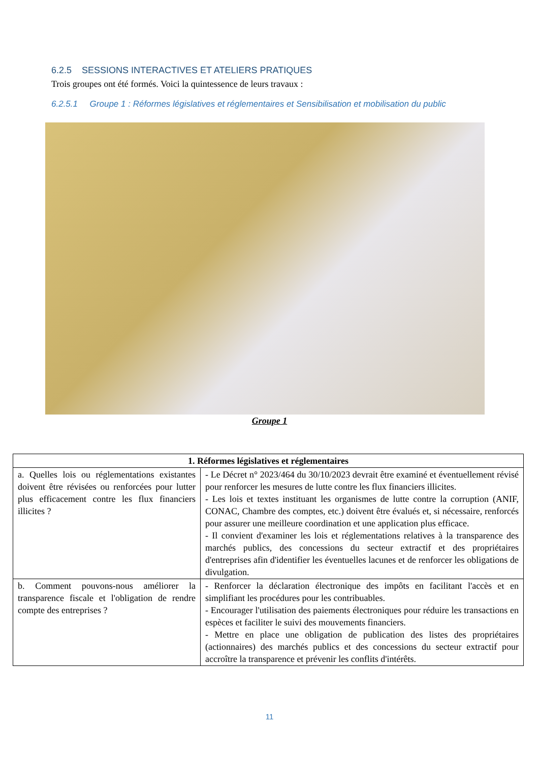6.2.5 SESSIONS INTERACTIVES ET ATELIERS PRATIQUES
Trois groupes ont été formés. Voici la quintessence de leurs travaux :
6.2.5.1 Groupe 1 : Réformes législatives et réglementaires et Sensibilisation et mobilisation du public
Groupe 1
| 1. Réformes législatives et réglementaires | |
| --- | --- |
| a. Quelles lois ou réglementations existantes doivent être révisées ou renforcées pour lutter plus efficacement contre les flux financiers illicites ? | - Le Décret n° 2023/464 du 30/10/2023 devrait être examiné et éventuellement révisé pour renforcer les mesures de lutte contre les flux financiers illicites. - Les lois et textes instituant les organismes de lutte contre la corruption (ANIF, CONAC, Chambre des comptes, etc.) doivent être évalués et, si nécessaire, renforcés pour assurer une meilleure coordination et une application plus efficace. - Il convient d'examiner les lois et réglementations relatives à la transparence des marchés publics, des concessions du secteur extractif et des propriétaires d'entreprises afin d'identifier les éventuelles lacunes et de renforcer les obligations de divulgation. |
| b. Comment pouvons-nous améliorer la transparence fiscale et l'obligation de rendre compte des entreprises ? | - Renforcer la déclaration électronique des impôts en facilitant l'accès et en simplifiant les procédures pour les contribuables. - Encourager l'utilisation des paiements électroniques pour réduire les transactions en espèces et faciliter le suivi des mouvements financiers. - Mettre en place une obligation de publication des listes des propriétaires (actionnaires) des marchés publics et des concessions du secteur extractif pour accroître la transparence et prévenir les conflits d'intérêts. |
11